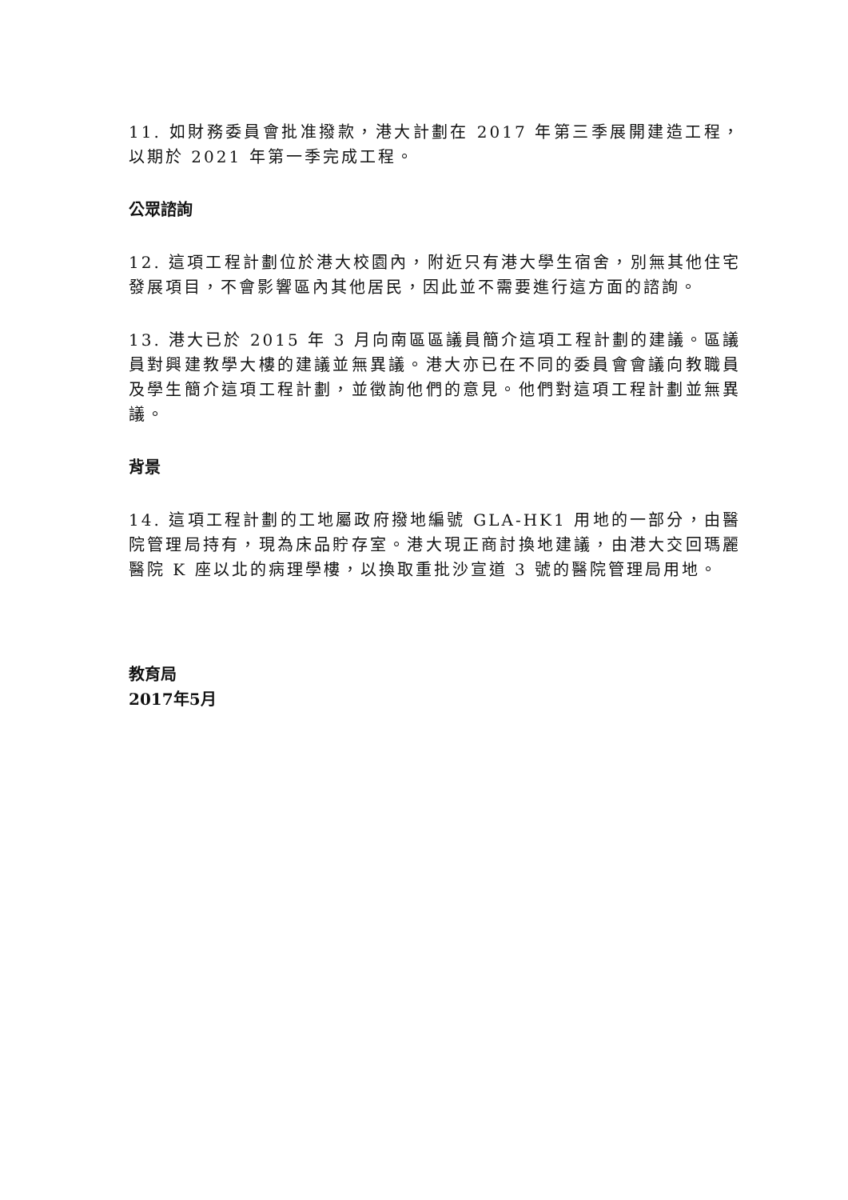11. 如財務委員會批准撥款，港大計劃在 2017 年第三季展開建造工程，以期於 2021 年第一季完成工程。
公眾諮詢
12. 這項工程計劃位於港大校園內，附近只有港大學生宿舍，別無其他住宅發展項目，不會影響區內其他居民，因此並不需要進行這方面的諮詢。
13. 港大已於 2015 年 3 月向南區區議員簡介這項工程計劃的建議。區議員對興建教學大樓的建議並無異議。港大亦已在不同的委員會會議向教職員及學生簡介這項工程計劃，並徵詢他們的意見。他們對這項工程計劃並無異議。
背景
14. 這項工程計劃的工地屬政府撥地編號 GLA-HK1 用地的一部分，由醫院管理局持有，現為床品貯存室。港大現正商討換地建議，由港大交回瑪麗醫院 K 座以北的病理學樓，以換取重批沙宣道 3 號的醫院管理局用地。
教育局
2017年5月